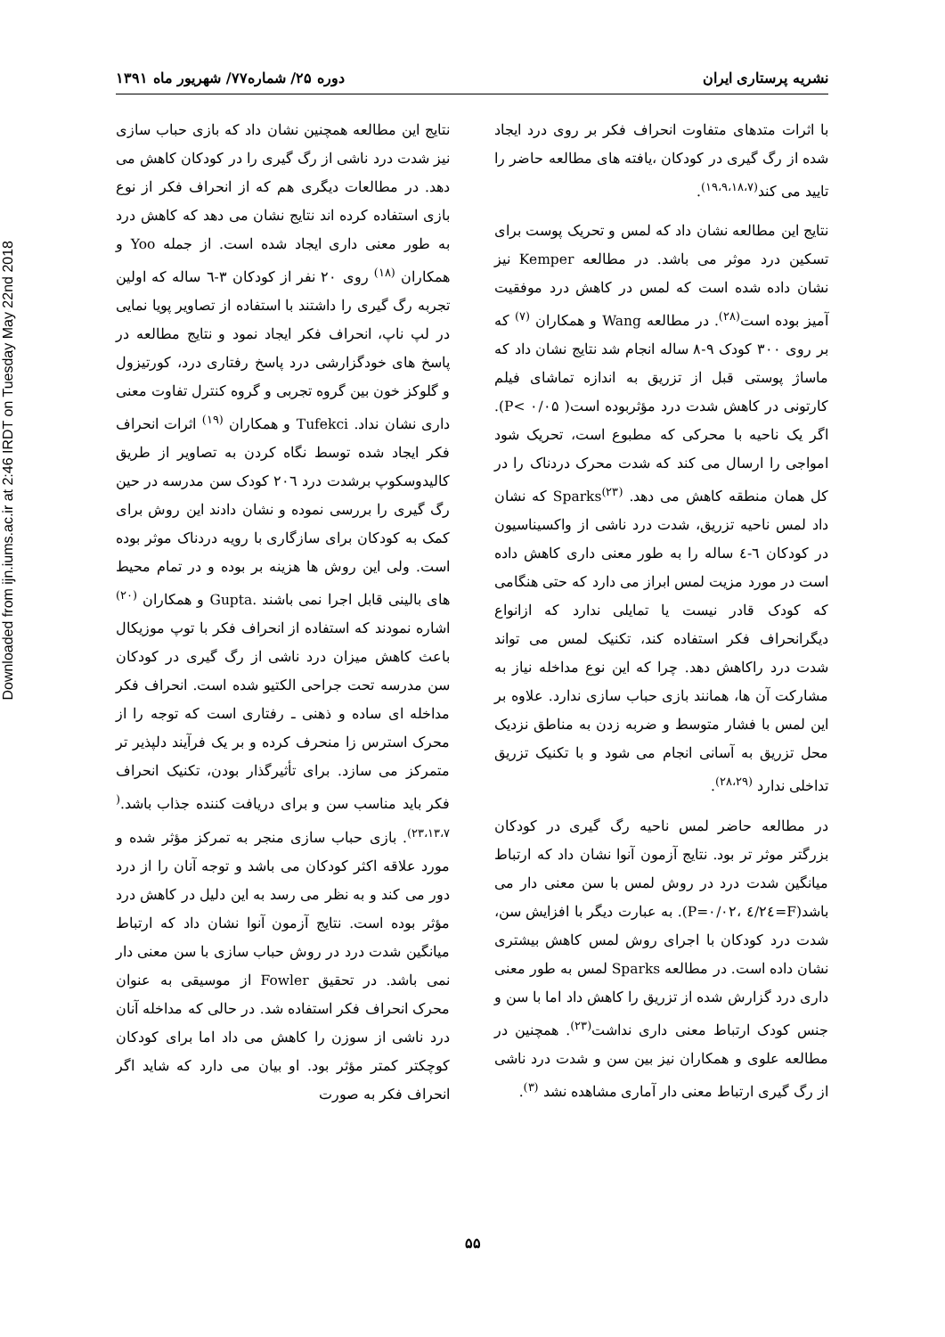Downloaded from ijn.iums.ac.ir at 2:46 IRDT on Tuesday May 22nd 2018
نشریه پرستاری ایران دوره ۲۵/ شماره۷۷/ شهریور ماه ۱۳۹۱
با اثرات متدهای متفاوت انحراف فکر بر روی درد ایجاد شده از رگ گیری در کودکان ،یافته های مطالعه حاضر را تایید می کند<sup>(۱۹،۹،۱۸،۷)</sup>.
نتایج این مطالعه نشان داد که لمس و تحریک پوست برای تسکین درد موثر می باشد. در مطالعه Kemper نیز نشان داده شده است که لمس در کاهش درد موفقیت آمیز بوده است<sup>(۲۸)</sup>. در مطالعه Wang و همکاران <sup>(۷)</sup> که بر روی ۳۰۰ کودک ۹-۸ ساله انجام شد نتایج نشان داد که ماساژ پوستی قبل از تزریق به اندازه تماشای فیلم کارتونی در کاهش شدت درد مؤثربوده است( P< ۰/۰۵). اگر یک ناحیه با محرکی که مطبوع است، تحریک شود امواجی را ارسال می کند که شدت محرک دردناک را در کل همان منطقه کاهش می دهد. Sparks<sup>(۲۳)</sup> که نشان داد لمس ناحیه تزریق، شدت درد ناشی از واکسیناسیون در کودکان ٦-٤ ساله را به طور معنی داری کاهش داده است در مورد مزیت لمس ابراز می دارد که حتی هنگامی که کودک قادر نیست یا تمایلی ندارد که ازانواع دیگرانحراف فکر استفاده کند، تکنیک لمس می تواند شدت درد راکاهش دهد. چرا که این نوع مداخله نیاز به مشارکت آن ها، همانند بازی حباب سازی ندارد. علاوه بر این لمس با فشار متوسط و ضربه زدن به مناطق نزدیک محل تزریق به آسانی انجام می شود و با تکنیک تزریق تداخلی ندارد <sup>(۲۸،۲۹)</sup>.
در مطالعه حاضر لمس ناحیه رگ گیری در کودکان بزرگتر موثر تر بود. نتایج آزمون آنوا نشان داد که ارتباط میانگین شدت درد در روش لمس با سن معنی دار می باشد(F=٤/٢٤ ،P=۰/۰۲). به عبارت دیگر با افزایش سن، شدت درد کودکان با اجرای روش لمس کاهش بیشتری نشان داده است. در مطالعه Sparks لمس به طور معنی داری درد گزارش شده از تزریق را کاهش داد اما با سن و جنس کودک ارتباط معنی داری نداشت<sup>(۲۳)</sup>. همچنین در مطالعه علوی و همکاران نیز بین سن و شدت درد ناشی از رگ گیری ارتباط معنی دار آماری مشاهده نشد <sup>(۳)</sup>.
نتایج این مطالعه همچنین نشان داد که بازی حباب سازی نیز شدت درد ناشی از رگ گیری را در کودکان کاهش می دهد. در مطالعات دیگری هم که از انحراف فکر از نوع بازی استفاده کرده اند نتایج نشان می دهد که کاهش درد به طور معنی داری ایجاد شده است. از جمله Yoo و همکاران <sup>(۱۸)</sup> روی ۲۰ نفر از کودکان ۳-٦ ساله که اولین تجربه رگ گیری را داشتند با استفاده از تصاویر پویا نمایی در لپ ناپ، انحراف فکر ایجاد نمود و نتایج مطالعه در پاسخ های خودگزارشی درد پاسخ رفتاری درد، کورتیزول و گلوکز خون بین گروه تجربی و گروه کنترل تفاوت معنی داری نشان نداد. Tufekci و همکاران <sup>(۱۹)</sup> اثرات انحراف فکر ایجاد شده توسط نگاه کردن به تصاویر از طریق کالیدوسکوپ برشدت درد ۲۰٦ کودک سن مدرسه در حین رگ گیری را بررسی نموده و نشان دادند این روش برای کمک به کودکان برای سازگاری با رویه دردناک موثر بوده است. ولی این روش ها هزینه بر بوده و در تمام محیط های بالینی قابل اجرا نمی باشند .Gupta و همکاران <sup>(۲۰)</sup> اشاره نمودند که استفاده از انحراف فکر با توپ موزیکال باعث کاهش میزان درد ناشی از رگ گیری در کودکان سن مدرسه تحت جراحی الکتیو شده است. انحراف فکر مداخله ای ساده و ذهنی ـ رفتاری است که توجه را از محرک استرس زا منحرف کرده و بر یک فرآیند دلپذیر تر متمرکز می سازد. برای تأثیرگذار بودن، تکنیک انحراف فکر باید مناسب سن و برای دریافت کننده جذاب باشد.<sup>( ۲۳،۱۳،۷)</sup>. بازی حباب سازی منجر به تمرکز مؤثر شده و مورد علاقه اکثر کودکان می باشد و توجه آنان را از درد دور می کند و به نظر می رسد به این دلیل در کاهش درد مؤثر بوده است. نتایج آزمون آنوا نشان داد که ارتباط میانگین شدت درد در روش حباب سازی با سن معنی دار نمی باشد. در تحقیق Fowler از موسیقی به عنوان محرک انحراف فکر استفاده شد. در حالی که مداخله آنان درد ناشی از سوزن را کاهش می داد اما برای کودکان کوچکتر کمتر مؤثر بود. او بیان می دارد که شاید اگر انحراف فکر به صورت
۵۵